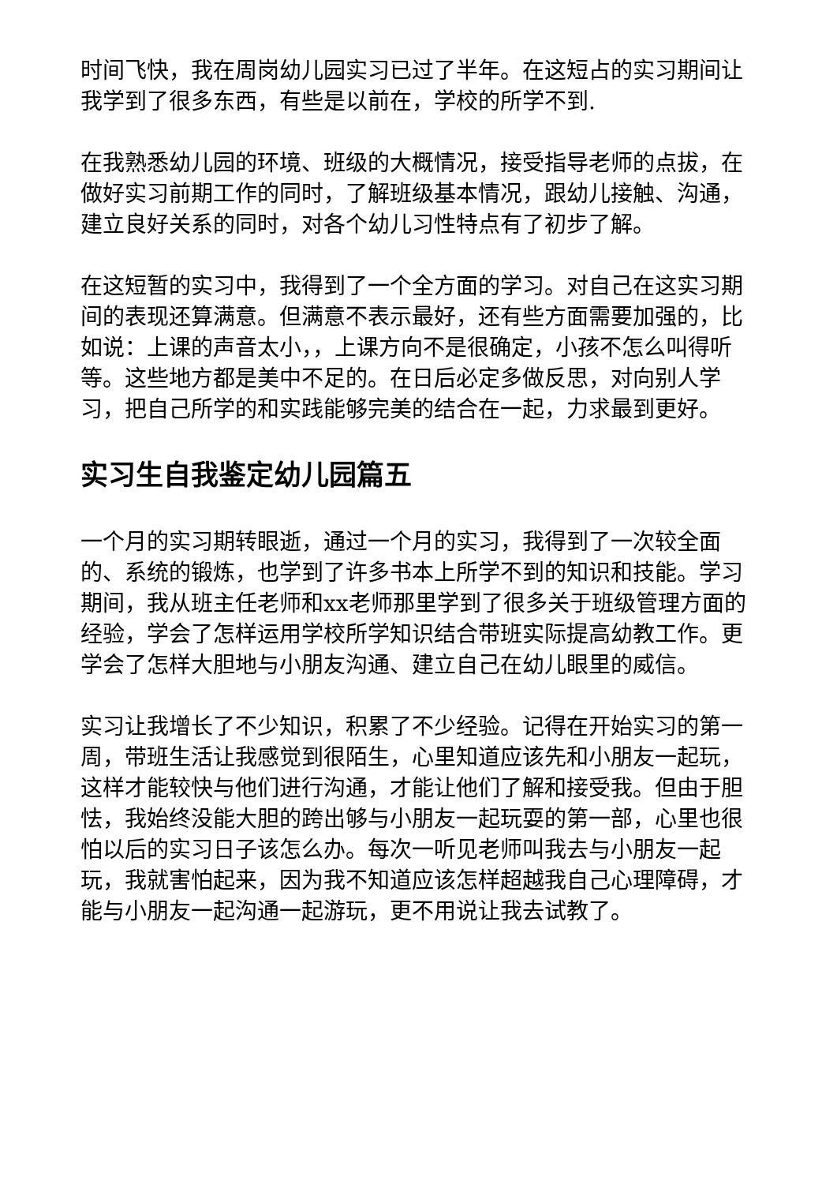时间飞快，我在周岗幼儿园实习已过了半年。在这短占的实习期间让我学到了很多东西，有些是以前在，学校的所学不到.
在我熟悉幼儿园的环境、班级的大概情况，接受指导老师的点拔，在做好实习前期工作的同时，了解班级基本情况，跟幼儿接触、沟通，建立良好关系的同时，对各个幼儿习性特点有了初步了解。
在这短暂的实习中，我得到了一个全方面的学习。对自己在这实习期间的表现还算满意。但满意不表示最好，还有些方面需要加强的，比如说：上课的声音太小，，上课方向不是很确定，小孩不怎么叫得听等。这些地方都是美中不足的。在日后必定多做反思，对向别人学习，把自己所学的和实践能够完美的结合在一起，力求最到更好。
实习生自我鉴定幼儿园篇五
一个月的实习期转眼逝，通过一个月的实习，我得到了一次较全面的、系统的锻炼，也学到了许多书本上所学不到的知识和技能。学习期间，我从班主任老师和xx老师那里学到了很多关于班级管理方面的经验，学会了怎样运用学校所学知识结合带班实际提高幼教工作。更学会了怎样大胆地与小朋友沟通、建立自己在幼儿眼里的威信。
实习让我增长了不少知识，积累了不少经验。记得在开始实习的第一周，带班生活让我感觉到很陌生，心里知道应该先和小朋友一起玩，这样才能较快与他们进行沟通，才能让他们了解和接受我。但由于胆怯，我始终没能大胆的跨出够与小朋友一起玩耍的第一部，心里也很怕以后的实习日子该怎么办。每次一听见老师叫我去与小朋友一起玩，我就害怕起来，因为我不知道应该怎样超越我自己心理障碍，才能与小朋友一起沟通一起游玩，更不用说让我去试教了。